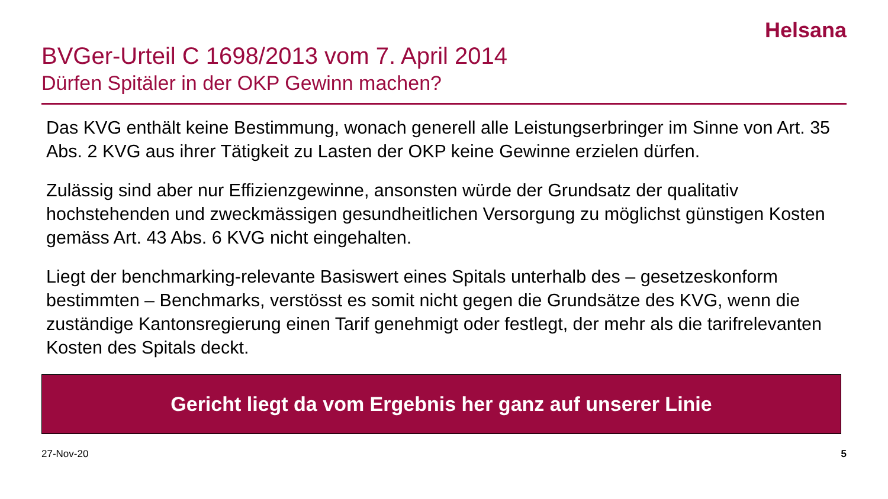Helsana
BVGer-Urteil C 1698/2013 vom 7. April 2014
Dürfen Spitäler in der OKP Gewinn machen?
Das KVG enthält keine Bestimmung, wonach generell alle Leistungserbringer im Sinne von Art. 35 Abs. 2 KVG aus ihrer Tätigkeit zu Lasten der OKP keine Gewinne erzielen dürfen.
Zulässig sind aber nur Effizienzgewinne, ansonsten würde der Grundsatz der qualitativ hochstehenden und zweckmässigen gesundheitlichen Versorgung zu möglichst günstigen Kosten gemäss Art. 43 Abs. 6 KVG nicht eingehalten.
Liegt der benchmarking-relevante Basiswert eines Spitals unterhalb des – gesetzeskonform bestimmten – Benchmarks, verstösst es somit nicht gegen die Grundsätze des KVG, wenn die zuständige Kantonsregierung einen Tarif genehmigt oder festlegt, der mehr als die tarifrelevanten Kosten des Spitals deckt.
Gericht liegt da vom Ergebnis her ganz auf unserer Linie
27-Nov-20 5